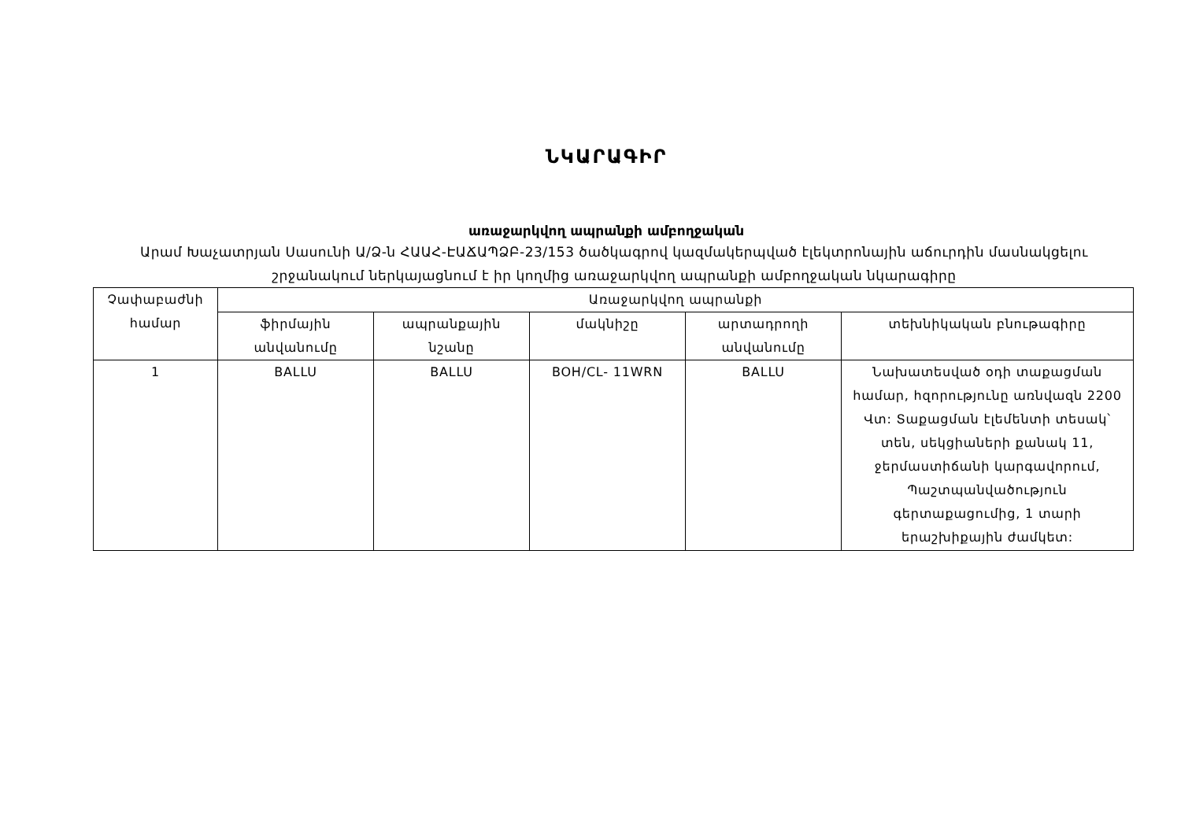ՆԿԱՐԱԳԻՐ
առաջարկվող ապրանքի ամբողջական
Արամ Խաչատրյան Սասունի Ա/Ձ-ն ՀԱԱՀ-ԷԱՃԱՊՁԲ-23/153 ծածկագրով կազմակերպված էլեկտրոնային աճուրդին մասնակցելու շրջանակում ներկայացնում է իր կողմից առաջարկվող ապրանքի ամբողջական նկարագիրը
| Չափաբաժնի համար | Առաջարկվող ապրանքի | | | | |
| --- | --- | --- | --- | --- | --- |
| | ֆիրմային անվանումը | ապրանքային նշանը | մակնիշը | արտադրողի անվանումը | տեխնիկական բնութագիրը |
| 1 | BALLU | BALLU | BOH/CL- 11WRN | BALLU | Նախատեսված օդի տաքացման համար, հզորությունը առնվազն 2200 Վտ: Տաքացման էլեմենտի տեսակ՝ տեն, սեկցիաների քանակ 11, ջերմաստիճանի կարգավորում, Պաշտպանվածություն գերտաքացումից, 1 տարի երաշխիքային ժամկետ: |